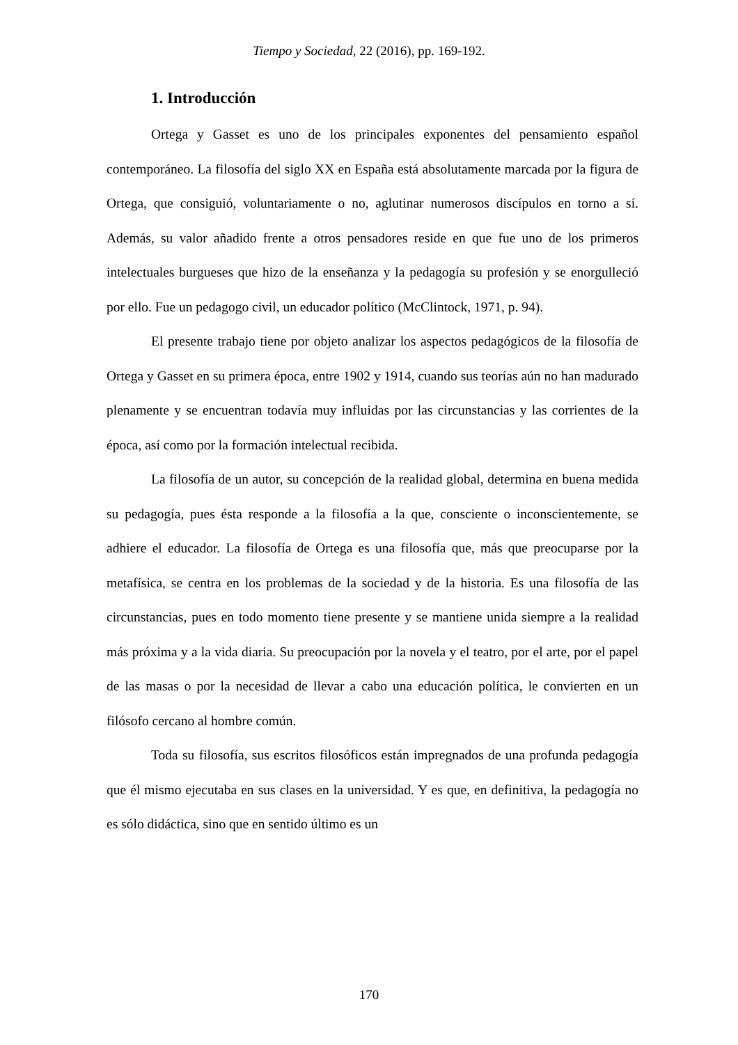Tiempo y Sociedad, 22 (2016), pp. 169-192.
1. Introducción
Ortega y Gasset es uno de los principales exponentes del pensamiento español contemporáneo. La filosofía del siglo XX en España está absolutamente marcada por la figura de Ortega, que consiguió, voluntariamente o no, aglutinar numerosos discípulos en torno a sí. Además, su valor añadido frente a otros pensadores reside en que fue uno de los primeros intelectuales burgueses que hizo de la enseñanza y la pedagogía su profesión y se enorgulleció por ello. Fue un pedagogo civil, un educador político (McClintock, 1971, p. 94).
El presente trabajo tiene por objeto analizar los aspectos pedagógicos de la filosofía de Ortega y Gasset en su primera época, entre 1902 y 1914, cuando sus teorías aún no han madurado plenamente y se encuentran todavía muy influidas por las circunstancias y las corrientes de la época, así como por la formación intelectual recibida.
La filosofía de un autor, su concepción de la realidad global, determina en buena medida su pedagogía, pues ésta responde a la filosofía a la que, consciente o inconscientemente, se adhiere el educador. La filosofía de Ortega es una filosofía que, más que preocuparse por la metafísica, se centra en los problemas de la sociedad y de la historia. Es una filosofía de las circunstancias, pues en todo momento tiene presente y se mantiene unida siempre a la realidad más próxima y a la vida diaria. Su preocupación por la novela y el teatro, por el arte, por el papel de las masas o por la necesidad de llevar a cabo una educación política, le convierten en un filósofo cercano al hombre común.
Toda su filosofía, sus escritos filosóficos están impregnados de una profunda pedagogía que él mismo ejecutaba en sus clases en la universidad. Y es que, en definitiva, la pedagogía no es sólo didáctica, sino que en sentido último es un
170